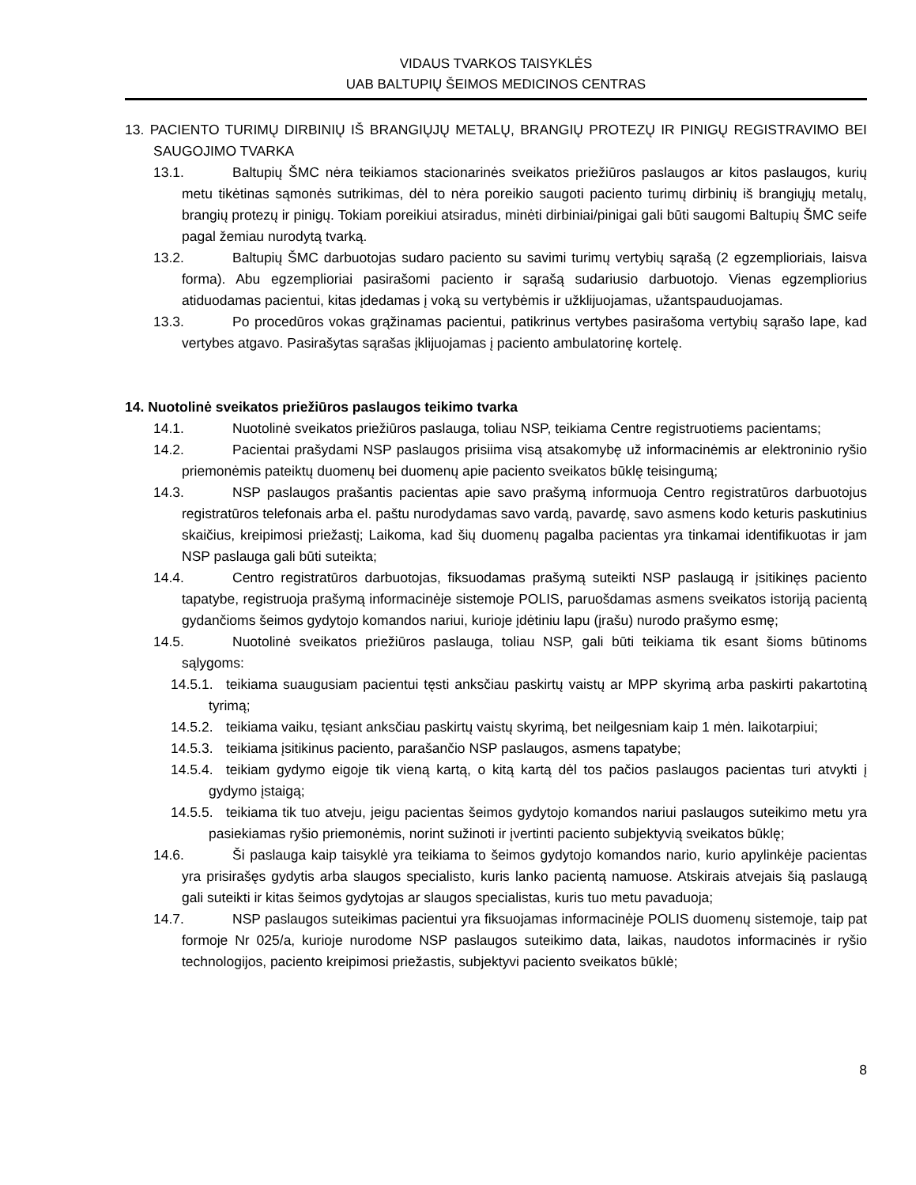VIDAUS TVARKOS TAISYKLĖS
UAB BALTUPIŲ ŠEIMOS MEDICINOS CENTRAS
13. PACIENTO TURIMŲ DIRBINIŲ IŠ BRANGIŲJŲ METALŲ, BRANGIŲ PROTEZŲ IR PINIGŲ REGISTRAVIMO BEI SAUGOJIMO TVARKA
13.1. Baltupių ŠMC nėra teikiamos stacionarinės sveikatos priežiūros paslaugos ar kitos paslaugos, kurių metu tikėtinas sąmonės sutrikimas, dėl to nėra poreikio saugoti paciento turimų dirbinių iš brangiųjų metalų, brangių protezų ir pinigų. Tokiam poreikiui atsiradus, minėti dirbiniai/pinigai gali būti saugomi Baltupių ŠMC seife pagal žemiau nurodytą tvarką.
13.2. Baltupių ŠMC darbuotojas sudaro paciento su savimi turimų vertybių sąrašą (2 egzemplioriais, laisva forma). Abu egzemplioriai pasirašomi paciento ir sąrašą sudariusio darbuotojo. Vienas egzempliorius atiduodamas pacientui, kitas įdedamas į voką su vertybėmis ir užklijuojamas, užantspauduojamas.
13.3. Po procedūros vokas grąžinamas pacientui, patikrinus vertybes pasirašoma vertybių sąrašo lape, kad vertybes atgavo. Pasirašytas sąrašas įklijuojamas į paciento ambulatorinę kortelę.
14. Nuotolinė sveikatos priežiūros paslaugos teikimo tvarka
14.1. Nuotolinė sveikatos priežiūros paslauga, toliau NSP, teikiama Centre registruotiems pacientams;
14.2. Pacientai prašydami NSP paslaugos prisiima visą atsakomybę už informacinėmis ar elektroninio ryšio priemonėmis pateiktų duomenų bei duomenų apie paciento sveikatos būklę teisingumą;
14.3. NSP paslaugos prašantis pacientas apie savo prašymą informuoja Centro registratūros darbuotojus registratūros telefonais arba el. paštu nurodydamas savo vardą, pavardę, savo asmens kodo keturis paskutinius skaičius, kreipimosi priežastį; Laikoma, kad šių duomenų pagalba pacientas yra tinkamai identifikuotas ir jam NSP paslauga gali būti suteikta;
14.4. Centro registratūros darbuotojas, fiksuodamas prašymą suteikti NSP paslaugą ir įsitikinęs paciento tapatybe, registruoja prašymą informacinėje sistemoje POLIS, paruošdamas asmens sveikatos istoriją pacientą gydančioms šeimos gydytojo komandos nariui, kurioje įdėtiniu lapu (įrašu) nurodo prašymo esmę;
14.5. Nuotolinė sveikatos priežiūros paslauga, toliau NSP, gali būti teikiama tik esant šioms būtinoms sąlygoms:
14.5.1. teikiama suaugusiam pacientui tęsti anksčiau paskirtų vaistų ar MPP skyrimą arba paskirti pakartotiną tyrimą;
14.5.2. teikiama vaiku, tęsiant anksčiau paskirtų vaistų skyrimą, bet neilgesniam kaip 1 mėn. laikotarpiui;
14.5.3. teikiama įsitikinus paciento, parašančio NSP paslaugos, asmens tapatybe;
14.5.4. teikiam gydymo eigoje tik vieną kartą, o kitą kartą dėl tos pačios paslaugos pacientas turi atvykti į gydymo įstaigą;
14.5.5. teikiama tik tuo atveju, jeigu pacientas šeimos gydytojo komandos nariui paslaugos suteikimo metu yra pasiekiamas ryšio priemonėmis, norint sužinoti ir įvertinti paciento subjektyvią sveikatos būklę;
14.6. Ši paslauga kaip taisyklė yra teikiama to šeimos gydytojo komandos nario, kurio apylinkėje pacientas yra prisirašęs gydytis arba slaugos specialisto, kuris lanko pacientą namuose. Atskirais atvejais šią paslaugą gali suteikti ir kitas šeimos gydytojas ar slaugos specialistas, kuris tuo metu pavaduoja;
14.7. NSP paslaugos suteikimas pacientui yra fiksuojamas informacinėje POLIS duomenų sistemoje, taip pat formoje Nr 025/a, kurioje nurodome NSP paslaugos suteikimo data, laikas, naudotos informacinės ir ryšio technologijos, paciento kreipimosi priežastis, subjektyvi paciento sveikatos būklė;
8